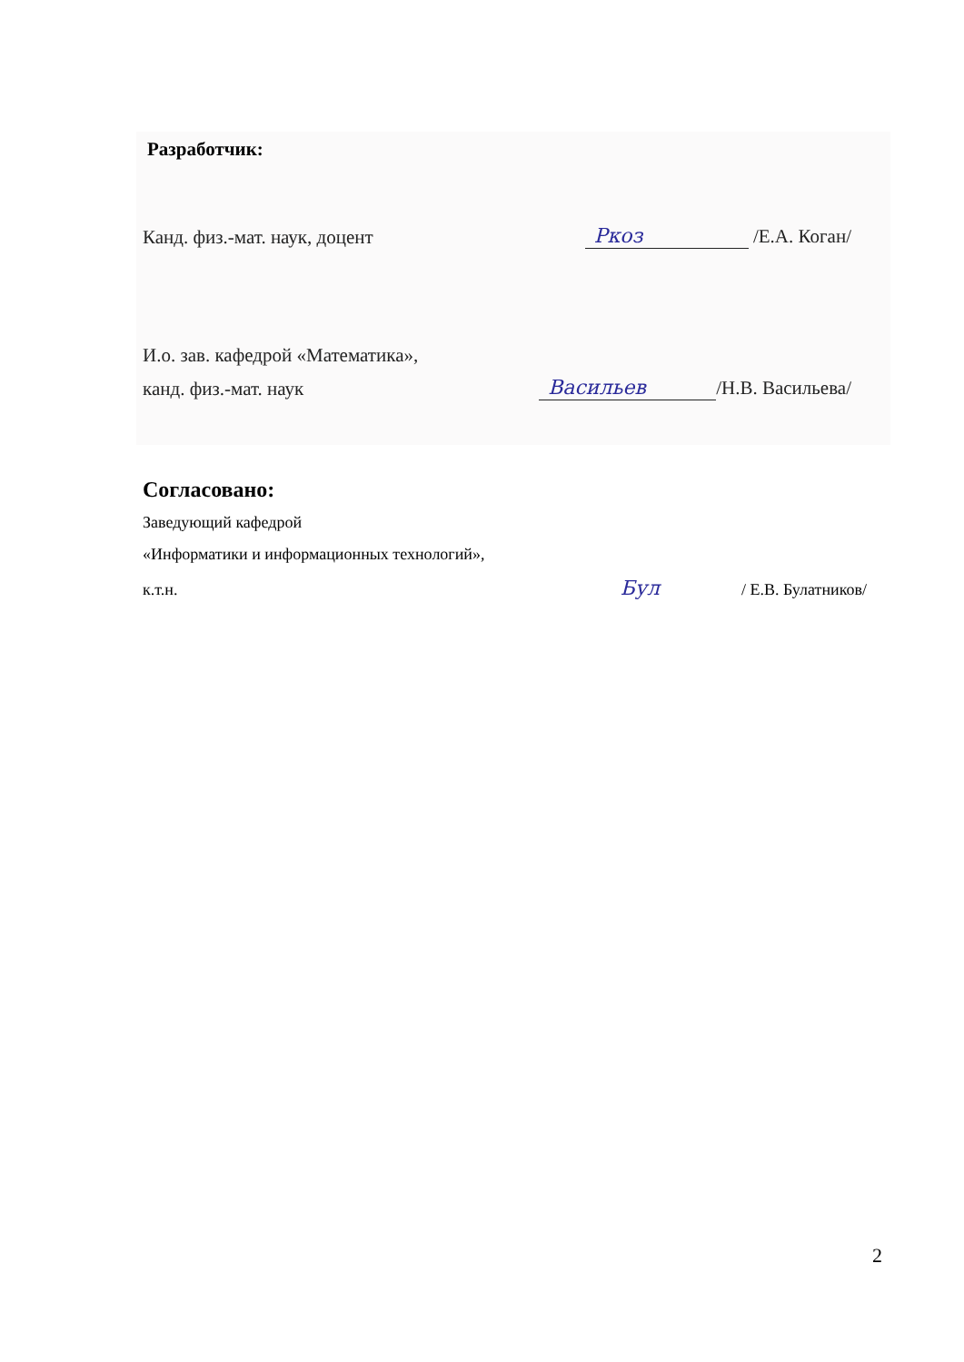Разработчик:
Канд. физ.-мат. наук, доцент Ркоз /Е.А. Коган/
И.о. зав. кафедрой «Математика»,
канд. физ.-мат. наук Васильев /Н.В. Васильева/
Согласовано:
Заведующий кафедрой
«Информатики и информационных технологий»,
к.т.н. Бул / Е.В. Булатников/
2